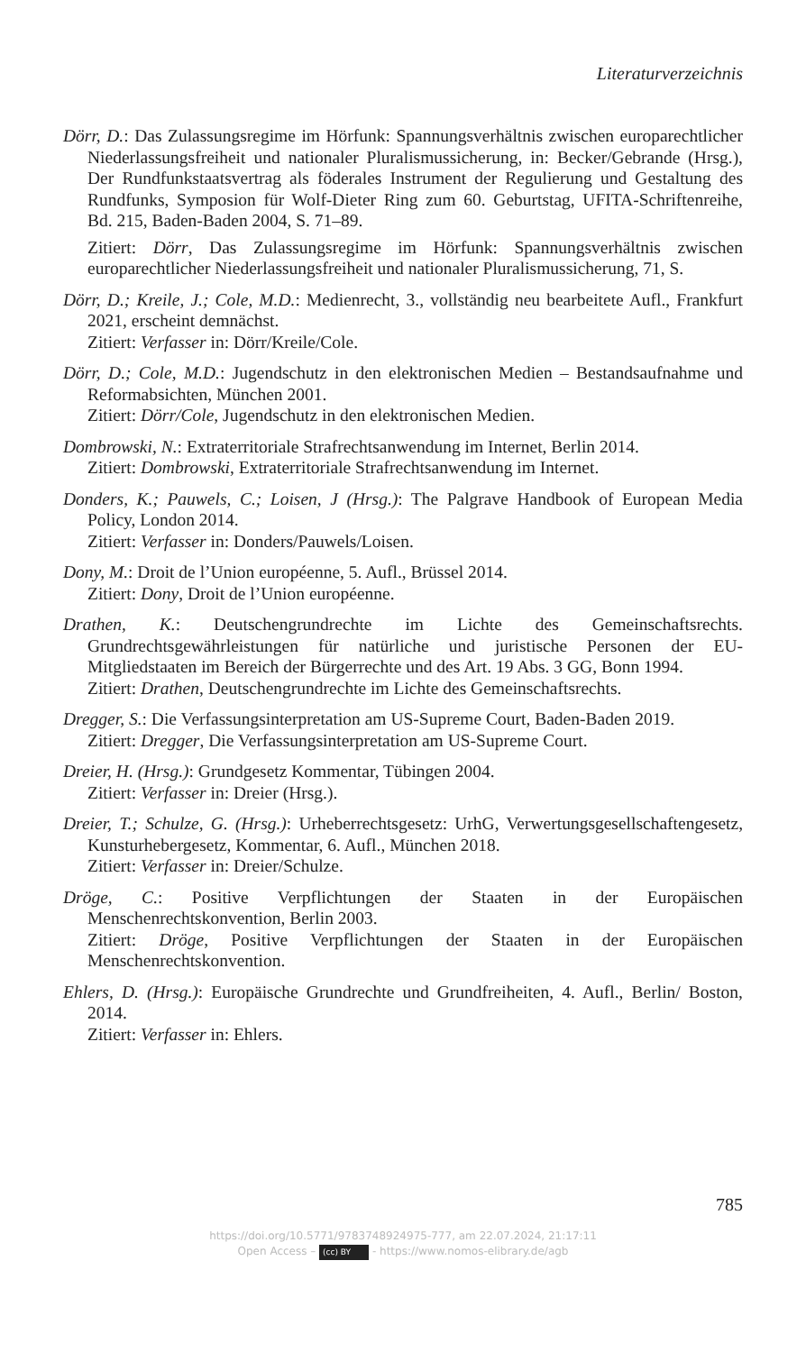Literaturverzeichnis
Dörr, D.: Das Zulassungsregime im Hörfunk: Spannungsverhältnis zwischen europarechtlicher Niederlassungsfreiheit und nationaler Pluralismussicherung, in: Becker/Gebrande (Hrsg.), Der Rundfunkstaatsvertrag als föderales Instrument der Regulierung und Gestaltung des Rundfunks, Symposion für Wolf-Dieter Ring zum 60. Geburtstag, UFITA-Schriftenreihe, Bd. 215, Baden-Baden 2004, S. 71–89.
Zitiert: Dörr, Das Zulassungsregime im Hörfunk: Spannungsverhältnis zwischen europarechtlicher Niederlassungsfreiheit und nationaler Pluralismussicherung, 71, S.
Dörr, D.; Kreile, J.; Cole, M.D.: Medienrecht, 3., vollständig neu bearbeitete Aufl., Frankfurt 2021, erscheint demnächst.
Zitiert: Verfasser in: Dörr/Kreile/Cole.
Dörr, D.; Cole, M.D.: Jugendschutz in den elektronischen Medien – Bestandsaufnahme und Reformabsichten, München 2001.
Zitiert: Dörr/Cole, Jugendschutz in den elektronischen Medien.
Dombrowski, N.: Extraterritoriale Strafrechtsanwendung im Internet, Berlin 2014.
Zitiert: Dombrowski, Extraterritoriale Strafrechtsanwendung im Internet.
Donders, K.; Pauwels, C.; Loisen, J (Hrsg.): The Palgrave Handbook of European Media Policy, London 2014.
Zitiert: Verfasser in: Donders/Pauwels/Loisen.
Dony, M.: Droit de l’Union européenne, 5. Aufl., Brüssel 2014.
Zitiert: Dony, Droit de l’Union européenne.
Drathen, K.: Deutschengrundrechte im Lichte des Gemeinschaftsrechts. Grundrechtsgewährleistungen für natürliche und juristische Personen der EU-Mitgliedstaaten im Bereich der Bürgerrechte und des Art. 19 Abs. 3 GG, Bonn 1994.
Zitiert: Drathen, Deutschengrundrechte im Lichte des Gemeinschaftsrechts.
Dregger, S.: Die Verfassungsinterpretation am US-Supreme Court, Baden-Baden 2019.
Zitiert: Dregger, Die Verfassungsinterpretation am US-Supreme Court.
Dreier, H. (Hrsg.): Grundgesetz Kommentar, Tübingen 2004.
Zitiert: Verfasser in: Dreier (Hrsg.).
Dreier, T.; Schulze, G. (Hrsg.): Urheberrechtsgesetz: UrhG, Verwertungsgesellschaftengesetz, Kunsturhebergesetz, Kommentar, 6. Aufl., München 2018.
Zitiert: Verfasser in: Dreier/Schulze.
Dröge, C.: Positive Verpflichtungen der Staaten in der Europäischen Menschenrechtskonvention, Berlin 2003.
Zitiert: Dröge, Positive Verpflichtungen der Staaten in der Europäischen Menschenrechtskonvention.
Ehlers, D. (Hrsg.): Europäische Grundrechte und Grundfreiheiten, 4. Aufl., Berlin/ Boston, 2014.
Zitiert: Verfasser in: Ehlers.
785
https://doi.org/10.5771/9783748924975-777, am 22.07.2024, 21:17:11
Open Access – (cc) BY - https://www.nomos-elibrary.de/agb